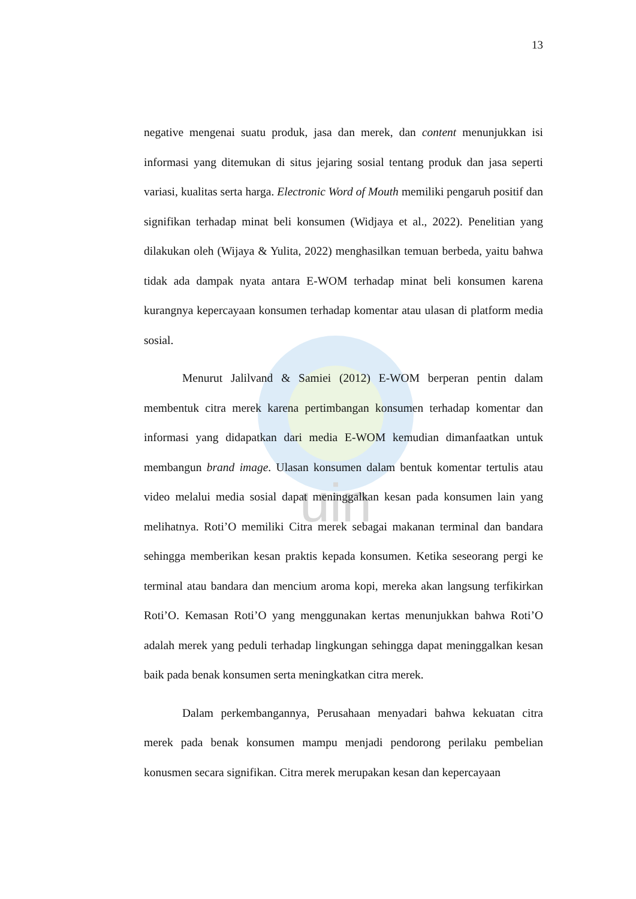uin
13
negative mengenai suatu produk, jasa dan merek, dan content menunjukkan isi informasi yang ditemukan di situs jejaring sosial tentang produk dan jasa seperti variasi, kualitas serta harga. Electronic Word of Mouth memiliki pengaruh positif dan signifikan terhadap minat beli konsumen (Widjaya et al., 2022). Penelitian yang dilakukan oleh (Wijaya & Yulita, 2022) menghasilkan temuan berbeda, yaitu bahwa tidak ada dampak nyata antara E-WOM terhadap minat beli konsumen karena kurangnya kepercayaan konsumen terhadap komentar atau ulasan di platform media sosial.
Menurut Jalilvand & Samiei (2012) E-WOM berperan pentin dalam membentuk citra merek karena pertimbangan konsumen terhadap komentar dan informasi yang didapatkan dari media E-WOM kemudian dimanfaatkan untuk membangun brand image. Ulasan konsumen dalam bentuk komentar tertulis atau video melalui media sosial dapat meninggalkan kesan pada konsumen lain yang melihatnya. Roti’O memiliki Citra merek sebagai makanan terminal dan bandara sehingga memberikan kesan praktis kepada konsumen. Ketika seseorang pergi ke terminal atau bandara dan mencium aroma kopi, mereka akan langsung terfikirkan Roti’O. Kemasan Roti’O yang menggunakan kertas menunjukkan bahwa Roti’O adalah merek yang peduli terhadap lingkungan sehingga dapat meninggalkan kesan baik pada benak konsumen serta meningkatkan citra merek.
Dalam perkembangannya, Perusahaan menyadari bahwa kekuatan citra merek pada benak konsumen mampu menjadi pendorong perilaku pembelian konusmen secara signifikan. Citra merek merupakan kesan dan kepercayaan